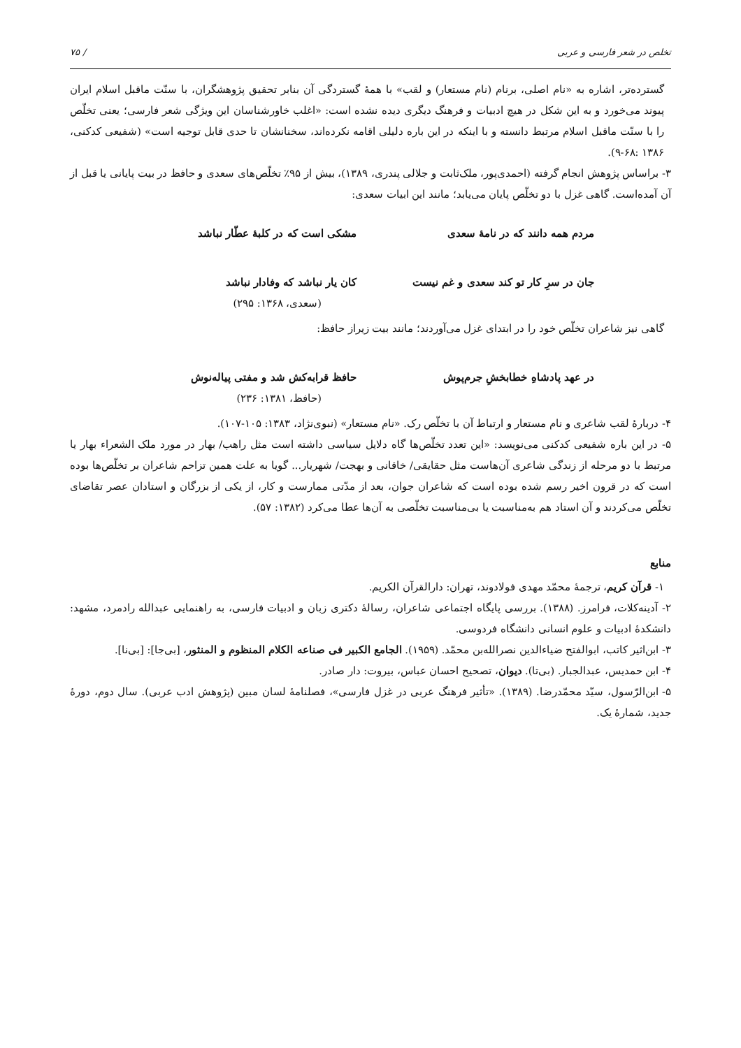تخلص در شعر فارسی و عربی / ۷۵
گسترده‌تر، اشاره به «نام اصلی، برنام (نام مستعار) و لقب» با همهٔ گستردگی آن بنابر تحقیق پژوهشگران، با سنّت ماقبل اسلام ایران پیوند می‌خورد و به این شکل در هیچ ادبیات و فرهنگ دیگری دیده نشده است: «اغلب خاورشناسان این ویژگی شعر فارسی؛ یعنی تخلّص را با سنّت ماقبل اسلام مرتبط دانسته و با اینکه در این باره دلیلی اقامه نکرده‌اند، سخنانشان تا حدی قابل توجیه است» (شفیعی کدکنی، ۱۳۸۶ :۶۸-۹).
۳- براساس پژوهش انجام گرفته (احمدی‌پور، ملک‌ثابت و جلالی پندری، ۱۳۸۹)، بیش از ۹۵٪ تخلّص‌های سعدی و حافظ در بیت پایانی یا قبل از آن آمده‌است. گاهی غزل با دو تخلّص پایان می‌یابد؛ مانند این ابیات سعدی:
مردم همه دانند که در نامهٔ سعدی مشکی است که در کلبهٔ عطّار نباشد
جان در سرِ کار تو کند سعدی و غم نیست کان یار نباشد که وفادار نباشد
(سعدی، ۱۳۶۸: ۲۹۵)
گاهی نیز شاعران تخلّص خود را در ابتدای غزل می‌آوردند؛ مانند بیت زیراز حافظ:
در عهد پادشاهِ خطابخشِ جرم‌پوش حافظ قرابه‌کش شد و مفتی پیاله‌نوش
(حافظ، ۱۳۸۱: ۲۳۶)
۴- دربارهٔ لقب شاعری و نام مستعار و ارتباط آن با تخلّص رک. «نام مستعار» (نبوی‌نژاد، ۱۳۸۳: ۱۰۵-۱۰۷).
۵- در این باره شفیعی کدکنی می‌نویسد: «این تعدد تخلّص‌ها گاه دلایل سیاسی داشته است مثل راهب/ بهار در مورد ملک الشعراء بهار یا مرتبط با دو مرحله از زندگی شاعری آن‌هاست مثل حقایقی/ خاقانی و بهجت/ شهریار... گویا به علت همین تزاحم شاعران بر تخلّص‌ها بوده است که در قرون اخیر رسم شده بوده است که شاعران جوان، بعد از مدّتی ممارست و کار، از یکی از بزرگان و استادان عصر تقاضای تخلّص می‌کردند و آن استاد هم به‌مناسبت یا بی‌مناسبت تخلّصی به آن‌ها عطا می‌کرد (۱۳۸۲: ۵۷).
منابع
۱- قرآن کریم، ترجمهٔ محمّد مهدی فولادوند، تهران: دارالقرآن الکریم.
۲- آدینه‌کلات، فرامرز. (۱۳۸۸). بررسی پایگاه اجتماعی شاعران، رسالهٔ دکتری زبان و ادبیات فارسی، به راهنمایی عبدالله رادمرد، مشهد: دانشکدهٔ ادبیات و علوم انسانی دانشگاه فردوسی.
۳- ابن‌اثیر کاتب، ابوالفتح ضیاءالدین نصرالله‌بن محمّد. (۱۹۵۹). الجامع الکبیر فی صناعه الکلام المنظوم و المنثور، [بی‌جا]: [بی‌نا].
۴- ابن حمدیس، عبدالجبار. (بی‌تا). دیوان، تصحیح احسان عباس، بیروت: دار صادر.
۵- ابن‌الرّسول، سیّد محمّدرضا. (۱۳۸۹). «تأثیر فرهنگ عربی در غزل فارسی»، فصلنامهٔ لسان مبین (پژوهش ادب عربی). سال دوم، دورهٔ جدید، شمارهٔ یک.